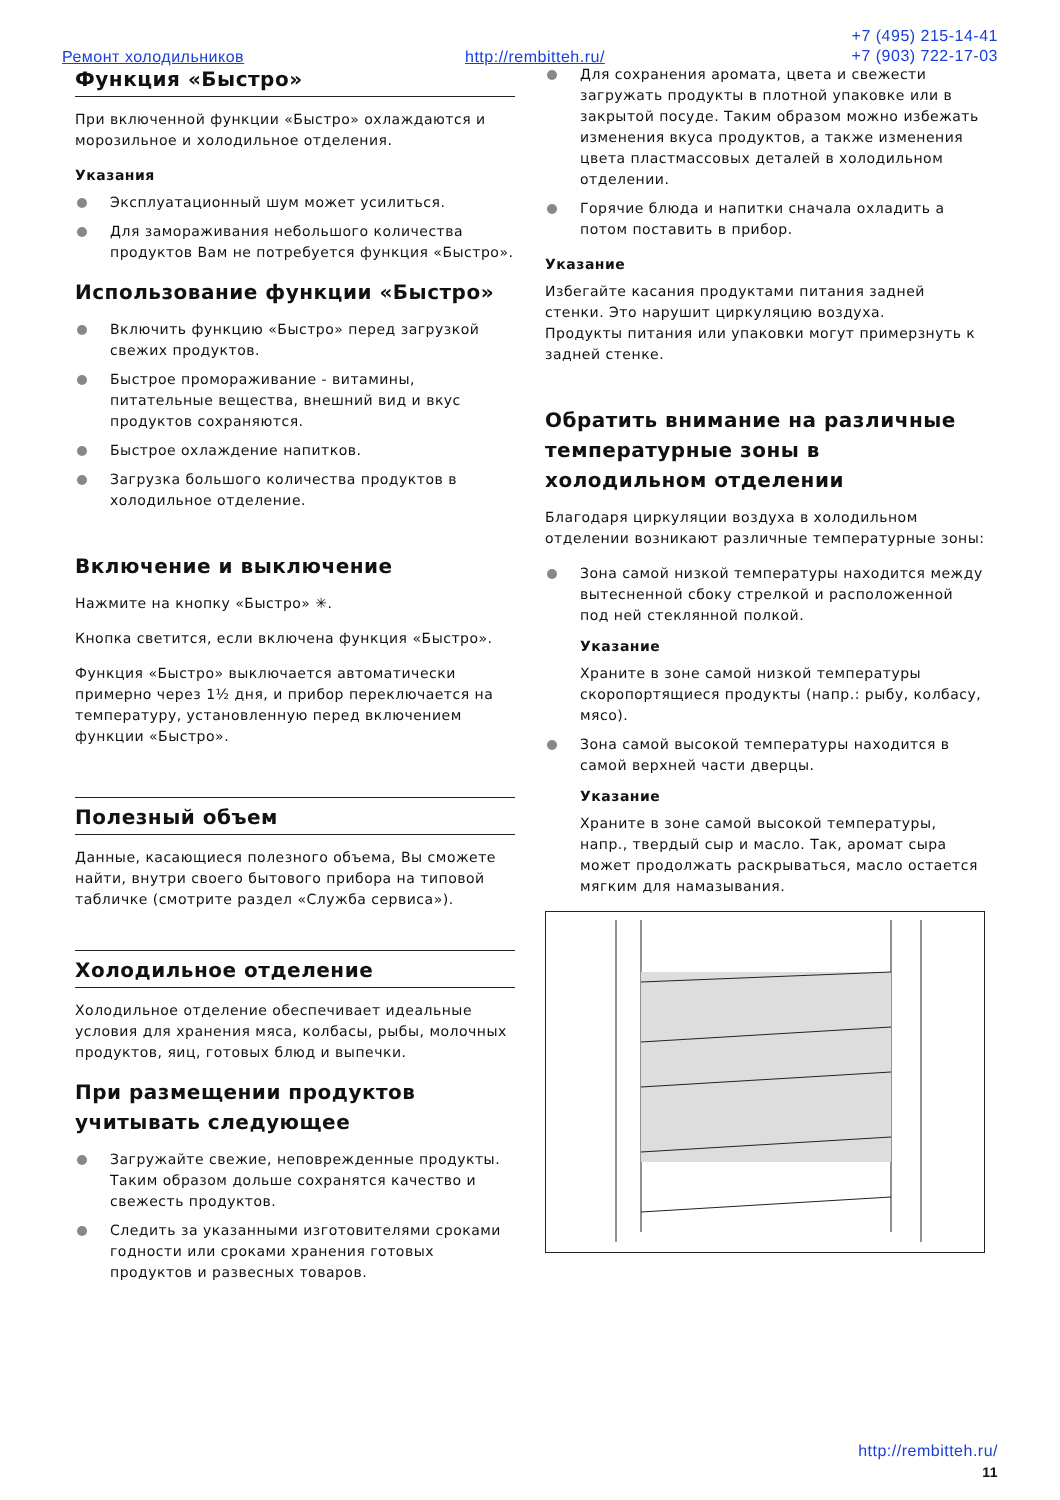Ремонт холодильников http://rembitteh.ru/
+7 (495) 215-14-41
+7 (903) 722-17-03
Функция «Быстро»
При включенной функции «Быстро» охлаждаются и морозильное и холодильное отделения.
Указания
Эксплуатационный шум может усилиться.
Для замораживания небольшого количества продуктов Вам не потребуется функция «Быстро».
Использование функции «Быстро»
Включить функцию «Быстро» перед загрузкой свежих продуктов.
Быстрое промораживание - витамины, питательные вещества, внешний вид и вкус продуктов сохраняются.
Быстрое охлаждение напитков.
Загрузка большого количества продуктов в холодильное отделение.
Включение и выключение
Нажмите на кнопку «Быстро» ✳.
Кнопка светится, если включена функция «Быстро».
Функция «Быстро» выключается автоматически примерно через 1½ дня, и прибор переключается на температуру, установленную перед включением функции «Быстро».
Полезный объем
Данные, касающиеся полезного объема, Вы сможете найти, внутри своего бытового прибора на типовой табличке (смотрите раздел «Служба сервиса»).
Холодильное отделение
Холодильное отделение обеспечивает идеальные условия для хранения мяса, колбасы, рыбы, молочных продуктов, яиц, готовых блюд и выпечки.
При размещении продуктов учитывать следующее
Загружайте свежие, неповрежденные продукты. Таким образом дольше сохранятся качество и свежесть продуктов.
Следить за указанными изготовителями сроками годности или сроками хранения готовых продуктов и развесных товаров.
Для сохранения аромата, цвета и свежести загружать продукты в плотной упаковке или в закрытой посуде. Таким образом можно избежать изменения вкуса продуктов, а также изменения цвета пластмассовых деталей в холодильном отделении.
Горячие блюда и напитки сначала охладить а потом поставить в прибор.
Указание
Избегайте касания продуктами питания задней стенки. Это нарушит циркуляцию воздуха.
Продукты питания или упаковки могут примерзнуть к задней стенке.
Обратить внимание на различные температурные зоны в холодильном отделении
Благодаря циркуляции воздуха в холодильном отделении возникают различные температурные зоны:
Зона самой низкой температуры находится между вытесненной сбоку стрелкой и расположенной под ней стеклянной полкой.
Указание
Храните в зоне самой низкой температуры скоропортящиеся продукты (напр.: рыбу, колбасу, мясо).
Зона самой высокой температуры находится в самой верхней части дверцы.
Указание
Храните в зоне самой высокой температуры, напр., твердый сыр и масло. Так, аромат сыра может продолжать раскрываться, масло остается мягким для намазывания.
http://rembitteh.ru/
11